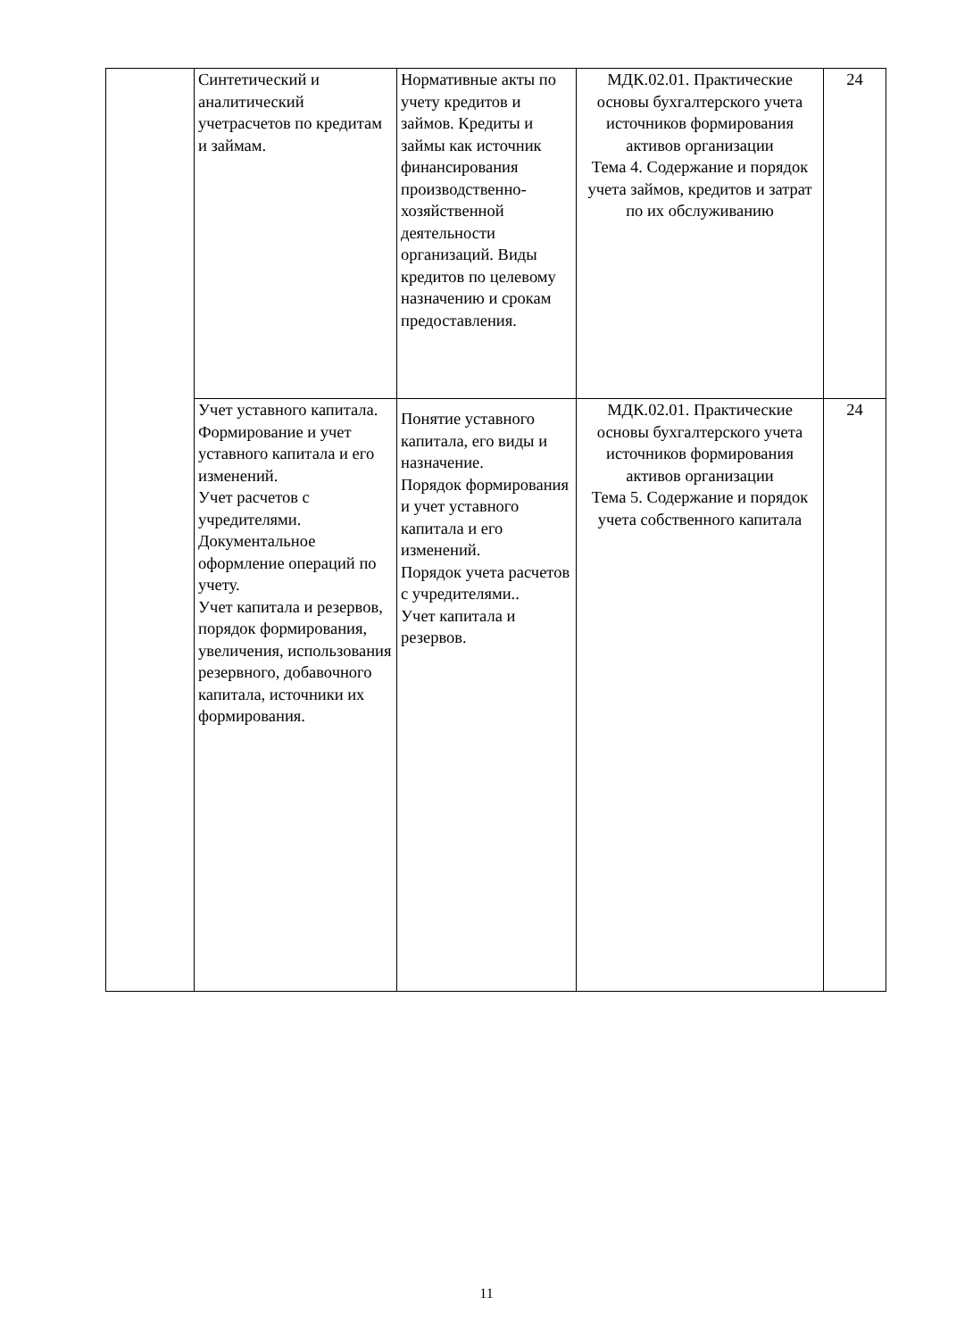| | Синтетический и аналитический учетрасчетов по кредитам и займам. | Нормативные акты по учету кредитов и займов. Кредиты и займы как источник финансирования производственно-хозяйственной деятельности организаций. Виды кредитов по целевому назначению и срокам предоставления. | МДК.02.01. Практические основы бухгалтерского учета источников формирования активов организации Тема 4. Содержание и порядок учета займов, кредитов и затрат по их обслуживанию | 24 |
| | Учет уставного капитала. Формирование и учет уставного капитала и его изменений. Учет расчетов с учредителями. Документальное оформление операций по учету. Учет капитала и резервов, порядок формирования, увеличения, использования резервного, добавочного капитала, источники их формирования. | Понятие уставного капитала, его виды и назначение. Порядок формирования и учет уставного капитала и его изменений. Порядок учета расчетов с учредителями.. Учет капитала и резервов. | МДК.02.01. Практические основы бухгалтерского учета источников формирования активов организации Тема 5. Содержание и порядок учета собственного капитала | 24 |
11